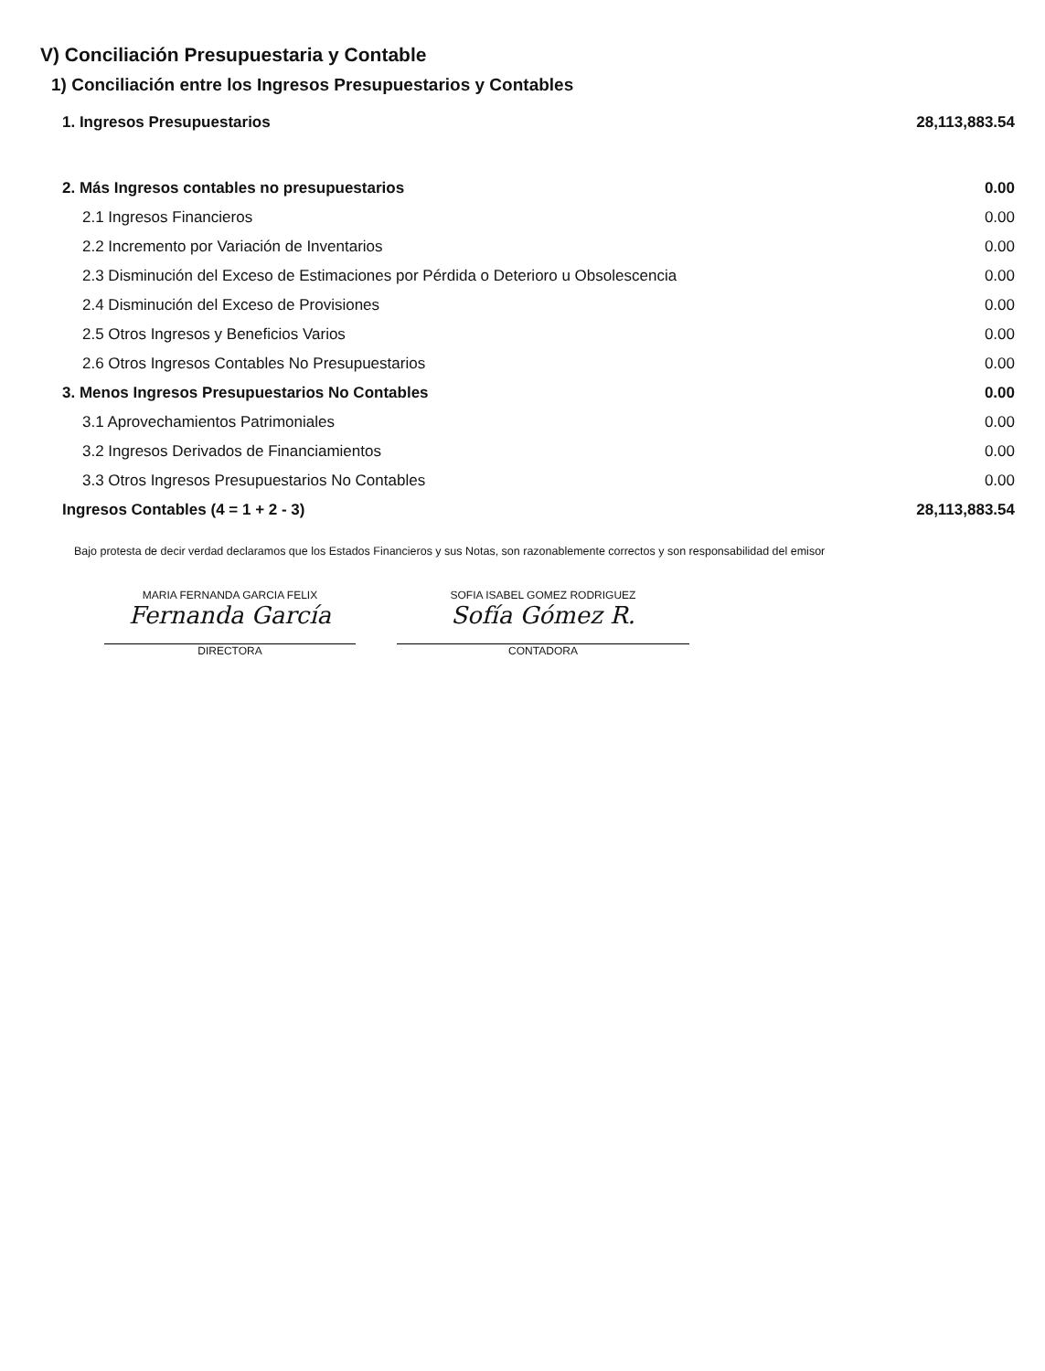V) Conciliación Presupuestaria y Contable
1) Conciliación entre los Ingresos Presupuestarios y Contables
| 1. Ingresos Presupuestarios | 28,113,883.54 |
| 2. Más Ingresos contables no presupuestarios | 0.00 |
| 2.1 Ingresos Financieros | 0.00 |
| 2.2 Incremento por Variación de Inventarios | 0.00 |
| 2.3 Disminución del Exceso de Estimaciones por Pérdida o Deterioro u Obsolescencia | 0.00 |
| 2.4 Disminución del Exceso de Provisiones | 0.00 |
| 2.5 Otros Ingresos y Beneficios Varios | 0.00 |
| 2.6 Otros Ingresos Contables No Presupuestarios | 0.00 |
| 3. Menos Ingresos Presupuestarios No Contables | 0.00 |
| 3.1 Aprovechamientos Patrimoniales | 0.00 |
| 3.2 Ingresos Derivados de Financiamientos | 0.00 |
| 3.3 Otros Ingresos Presupuestarios No Contables | 0.00 |
| Ingresos Contables (4 = 1 + 2 - 3) | 28,113,883.54 |
Bajo protesta de decir verdad declaramos que los Estados Financieros y sus Notas, son razonablemente correctos y son responsabilidad del emisor
MARIA FERNANDA GARCIA FELIX
Fernanda García
DIRECTORA
SOFIA ISABEL GOMEZ RODRIGUEZ
Sofía Gómez R.
CONTADORA